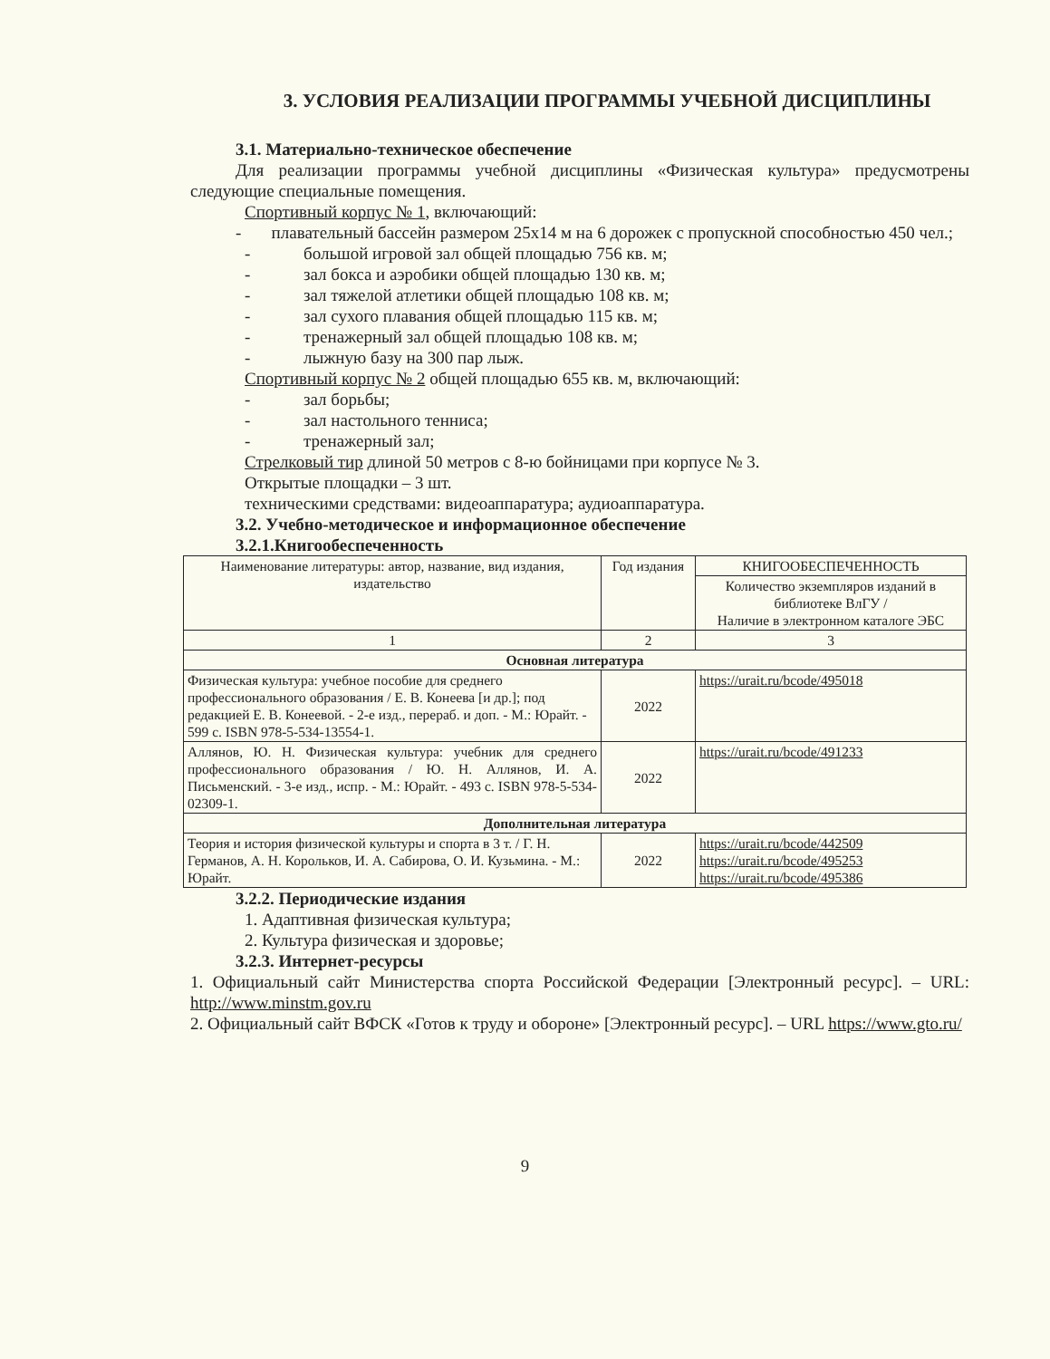3. УСЛОВИЯ РЕАЛИЗАЦИИ ПРОГРАММЫ УЧЕБНОЙ ДИСЦИПЛИНЫ
3.1. Материально-техническое обеспечение
Для реализации программы учебной дисциплины «Физическая культура» предусмотрены следующие специальные помещения.
Спортивный корпус № 1, включающий:
- плавательный бассейн размером 25х14 м на 6 дорожек с пропускной способностью 450 чел.;
- большой игровой зал общей площадью 756 кв. м;
- зал бокса и аэробики общей площадью 130 кв. м;
- зал тяжелой атлетики общей площадью 108 кв. м;
- зал сухого плавания общей площадью 115 кв. м;
- тренажерный зал общей площадью 108 кв. м;
- лыжную базу на 300 пар лыж.
Спортивный корпус № 2 общей площадью 655 кв. м, включающий:
- зал борьбы;
- зал настольного тенниса;
- тренажерный зал;
Стрелковый тир длиной 50 метров с 8-ю бойницами при корпусе № 3.
Открытые площадки – 3 шт.
техническими средствами: видеоаппаратура; аудиоаппаратура.
3.2. Учебно-методическое и информационное обеспечение
3.2.1.Книгообеспеченность
| Наименование литературы: автор, название, вид издания, издательство | Год издания | КНИГООБЕСПЕЧЕННОСТЬ |
| --- | --- | --- |
| | | Количество экземпляров изданий в библиотеке ВлГУ / Наличие в электронном каталоге ЭБС |
| 1 | 2 | 3 |
| Основная литература | | |
| Физическая культура: учебное пособие для среднего профессионального образования / Е. В. Конеева [и др.]; под редакцией Е. В. Конеевой. - 2-е изд., перераб. и доп. - М.: Юрайт. - 599 с. ISBN 978-5-534-13554-1. | 2022 | https://urait.ru/bcode/495018 |
| Аллянов, Ю. Н. Физическая культура: учебник для среднего профессионального образования / Ю. Н. Аллянов, И. А. Письменский. - 3-е изд., испр. - М.: Юрайт. - 493 с. ISBN 978-5-534-02309-1. | 2022 | https://urait.ru/bcode/491233 |
| Дополнительная литература | | |
| Теория и история физической культуры и спорта в 3 т. / Г. Н. Германов, А. Н. Корольков, И. А. Сабирова, О. И. Кузьмина. - М.: Юрайт. | 2022 | https://urait.ru/bcode/442509 https://urait.ru/bcode/495253 https://urait.ru/bcode/495386 |
3.2.2. Периодические издания
1. Адаптивная физическая культура;
2. Культура физическая и здоровье;
3.2.3. Интернет-ресурсы
1. Официальный сайт Министерства спорта Российской Федерации [Электронный ресурс]. – URL: http://www.minstm.gov.ru
2. Официальный сайт ВФСК «Готов к труду и обороне» [Электронный ресурс]. – URL https://www.gto.ru/
9